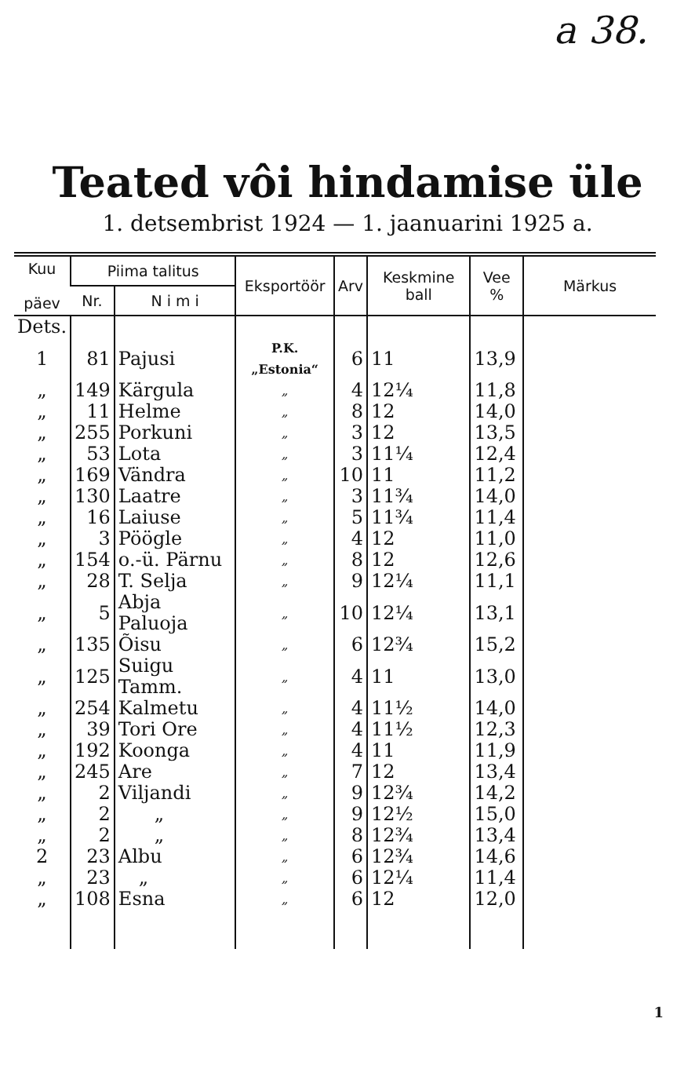a 38.
Teated vôi hindamise üle
1. detsembrist 1924 — 1. jaanuarini 1925 a.
| Kuu päev | Piima talitus | | Eksportöör | Arv | Keskmine ball | Vee % | Märkus |
| --- | --- | --- | --- | --- | --- | --- | --- |
| | Nr. | N i m i | | | | | |
| Dets. | | | | | | | |
| 1 | 81 | Pajusi | P.K.„Estonia“ | 6 | 11 | 13,9 | |
| „ | 149 | Kärgula | „ | 4 | 12¼ | 11,8 | |
| „ | 11 | Helme | „ | 8 | 12 | 14,0 | |
| „ | 255 | Porkuni | „ | 3 | 12 | 13,5 | |
| „ | 53 | Lota | „ | 3 | 11¼ | 12,4 | |
| „ | 169 | Vändra | „ | 10 | 11 | 11,2 | |
| „ | 130 | Laatre | „ | 3 | 11¾ | 14,0 | |
| „ | 16 | Laiuse | „ | 5 | 11¾ | 11,4 | |
| „ | 3 | Pöögle | „ | 4 | 12 | 11,0 | |
| „ | 154 | o.-ü. Pärnu | „ | 8 | 12 | 12,6 | |
| „ | 28 | T. Selja | „ | 9 | 12¼ | 11,1 | |
| „ | 5 | Abja Paluoja | „ | 10 | 12¼ | 13,1 | |
| „ | 135 | Õisu | „ | 6 | 12¾ | 15,2 | |
| „ | 125 | Suigu Tamm. | „ | 4 | 11 | 13,0 | |
| „ | 254 | Kalmetu | „ | 4 | 11½ | 14,0 | |
| „ | 39 | Tori Ore | „ | 4 | 11½ | 12,3 | |
| „ | 192 | Koonga | „ | 4 | 11 | 11,9 | |
| „ | 245 | Are | „ | 7 | 12 | 13,4 | |
| „ | 2 | Viljandi | „ | 9 | 12¾ | 14,2 | |
| „ | 2 | „ | „ | 9 | 12½ | 15,0 | |
| „ | 2 | „ | „ | 8 | 12¾ | 13,4 | |
| 2 | 23 | Albu | „ | 6 | 12¾ | 14,6 | |
| „ | 23 | „ | „ | 6 | 12¼ | 11,4 | |
| „ | 108 | Esna | „ | 6 | 12 | 12,0 | |
1